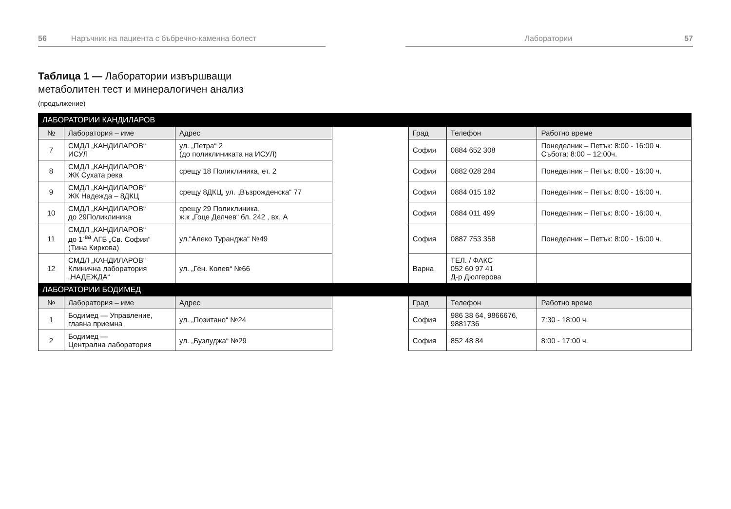56 Наръчник на пациента с бъбречно-каменна болест Лаборатории 57
Таблица 1 — Лаборатории извършващи
метаболитен тест и минералогичен анализ
(продължение)
| ЛАБОРАТОРИИ КАНДИЛАРОВ | | | | | | |
| № | Лаборатория – име | Адрес | | Град | Телефон | Работно време |
| 7 | СМДЛ „КАНДИЛАРОВ“ ИСУЛ | ул. „Петра“ 2 (до поликлиниката на ИСУЛ) | | София | 0884 652 308 | Понеделник – Петък: 8:00 - 16:00 ч. Събота: 8:00 – 12:00ч. |
| 8 | СМДЛ „КАНДИЛАРОВ“ ЖК Сухата река | срещу 18 Поликлиника, ет. 2 | | София | 0882 028 284 | Понеделник – Петък: 8:00 - 16:00 ч. |
| 9 | СМДЛ „КАНДИЛАРОВ“ ЖК Надежда – 8ДКЦ | срещу 8ДКЦ, ул. „Възрожденска“ 77 | | София | 0884 015 182 | Понеделник – Петък: 8:00 - 16:00 ч. |
| 10 | СМДЛ „КАНДИЛАРОВ“ до 29Поликлиника | срещу 29 Поликлиника, ж.к „Гоце Делчев“ бл. 242 , вх. А | | София | 0884 011 499 | Понеделник – Петък: 8:00 - 16:00 ч. |
| 11 | СМДЛ „КАНДИЛАРОВ“ до 1<sup>-ва</sup> АГБ „Св. София“ (Тина Киркова) | ул.“Алеко Туранджа“ №49 | | София | 0887 753 358 | Понеделник – Петък: 8:00 - 16:00 ч. |
| 12 | СМДЛ „КАНДИЛАРОВ“ Клинична лаборатория „НАДЕЖДА“ | ул. „Ген. Колев“ №66 | | Варна | ТЕЛ. / ФАКС 052 60 97 41 Д-р Дюлгерова | |
| ЛАБОРАТОРИИ БОДИМЕД | | | | | | |
| № | Лаборатория – име | Адрес | | Град | Телефон | Работно време |
| 1 | Бодимед — Управление, главна приемна | ул. „Позитано“ №24 | | София | 986 38 64, 9866676, 9881736 | 7:30 - 18:00 ч. |
| 2 | Бодимед — Централна лаборатория | ул. „Бузлуджа“ №29 | | София | 852 48 84 | 8:00 - 17:00 ч. |